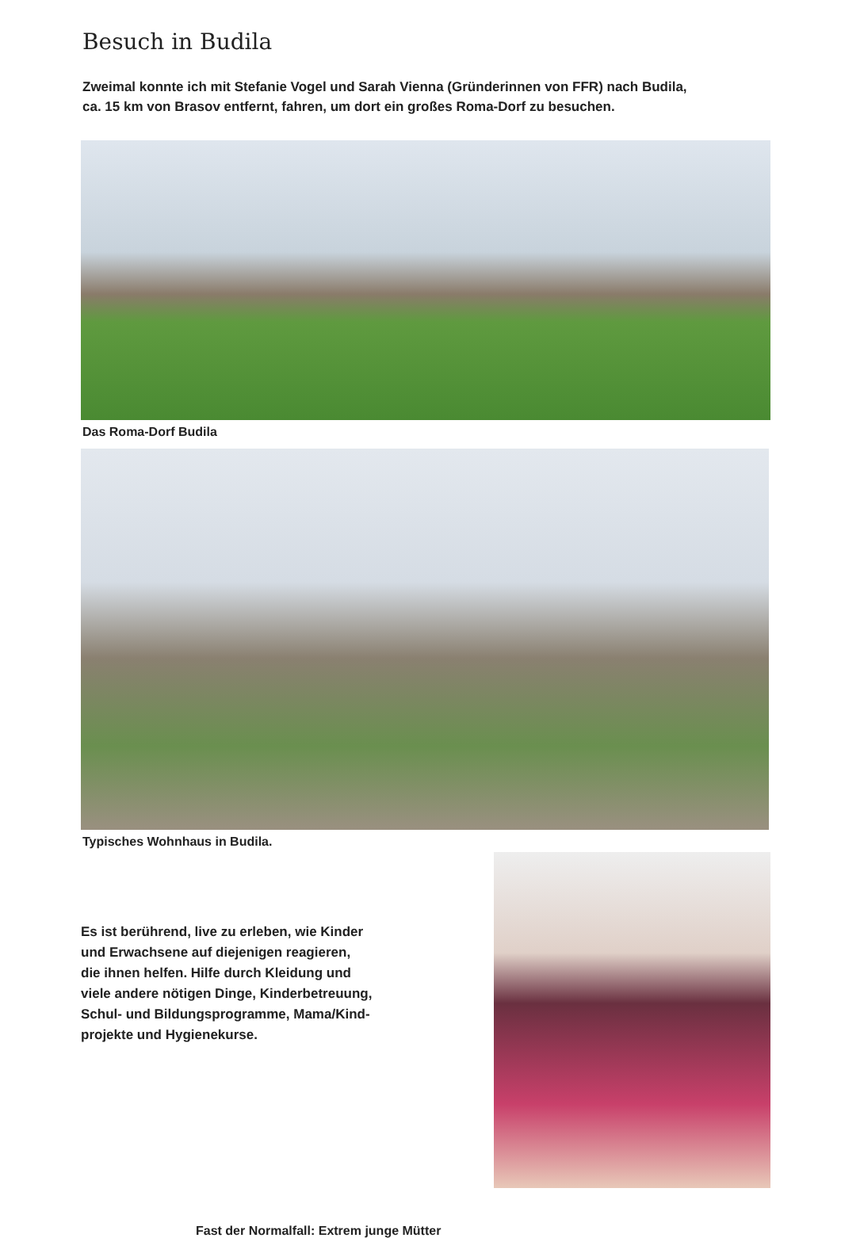Besuch in Budila
Zweimal konnte ich mit Stefanie Vogel und Sarah Vienna (Gründerinnen von FFR) nach Budila,
ca. 15 km von Brasov entfernt, fahren, um dort ein großes Roma-Dorf zu besuchen.
Das Roma-Dorf Budila
Typisches Wohnhaus in Budila.
Es ist berührend, live zu erleben, wie Kinder
und Erwachsene auf diejenigen reagieren,
die ihnen helfen. Hilfe durch Kleidung und
viele andere nötigen Dinge, Kinderbetreuung,
Schul- und Bildungsprogramme, Mama/Kind-
projekte und Hygienekurse.
Fast der Normalfall: Extrem junge Mütter